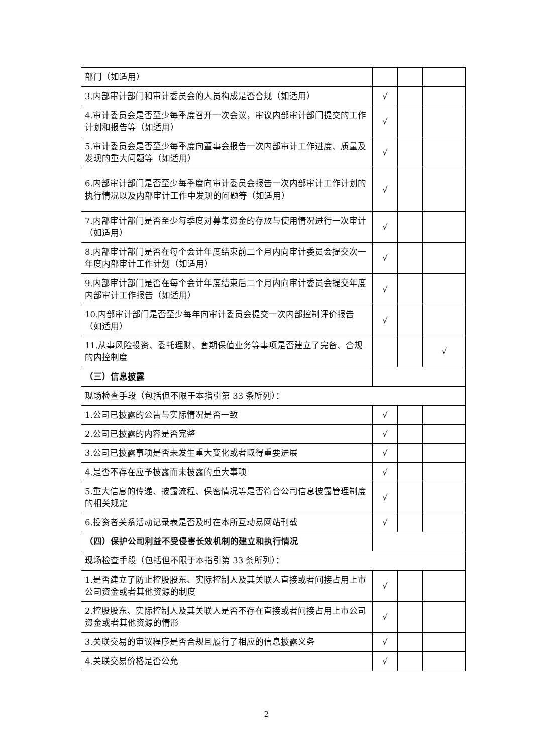| 部门（如适用） | | | |
| 3.内部审计部门和审计委员会的人员构成是否合规（如适用） | √ | | |
| 4.审计委员会是否至少每季度召开一次会议，审议内部审计部门提交的工作计划和报告等（如适用） | √ | | |
| 5.审计委员会是否至少每季度向董事会报告一次内部审计工作进度、质量及发现的重大问题等（如适用） | √ | | |
| 6.内部审计部门是否至少每季度向审计委员会报告一次内部审计工作计划的执行情况以及内部审计工作中发现的问题等（如适用） | √ | | |
| 7.内部审计部门是否至少每季度对募集资金的存放与使用情况进行一次审计（如适用） | √ | | |
| 8.内部审计部门是否在每个会计年度结束前二个月内向审计委员会提交次一年度内部审计工作计划（如适用） | √ | | |
| 9.内部审计部门是否在每个会计年度结束后二个月内向审计委员会提交年度内部审计工作报告（如适用） | √ | | |
| 10.内部审计部门是否至少每年向审计委员会提交一次内部控制评价报告（如适用） | √ | | |
| 11.从事风险投资、委托理财、套期保值业务等事项是否建立了完备、合规的内控制度 | | | √ |
| （三）信息披露 | | | |
| 现场检查手段（包括但不限于本指引第 33 条所列）： | | | |
| 1.公司已披露的公告与实际情况是否一致 | √ | | |
| 2.公司已披露的内容是否完整 | √ | | |
| 3.公司已披露事项是否未发生重大变化或者取得重要进展 | √ | | |
| 4.是否不存在应予披露而未披露的重大事项 | √ | | |
| 5.重大信息的传递、披露流程、保密情况等是否符合公司信息披露管理制度的相关规定 | √ | | |
| 6.投资者关系活动记录表是否及时在本所互动易网站刊载 | √ | | |
| （四）保护公司利益不受侵害长效机制的建立和执行情况 | | | |
| 现场检查手段（包括但不限于本指引第 33 条所列）： | | | |
| 1.是否建立了防止控股股东、实际控制人及其关联人直接或者间接占用上市公司资金或者其他资源的制度 | √ | | |
| 2.控股股东、实际控制人及其关联人是否不存在直接或者间接占用上市公司资金或者其他资源的情形 | √ | | |
| 3.关联交易的审议程序是否合规且履行了相应的信息披露义务 | √ | | |
| 4.关联交易价格是否公允 | √ | | |
2